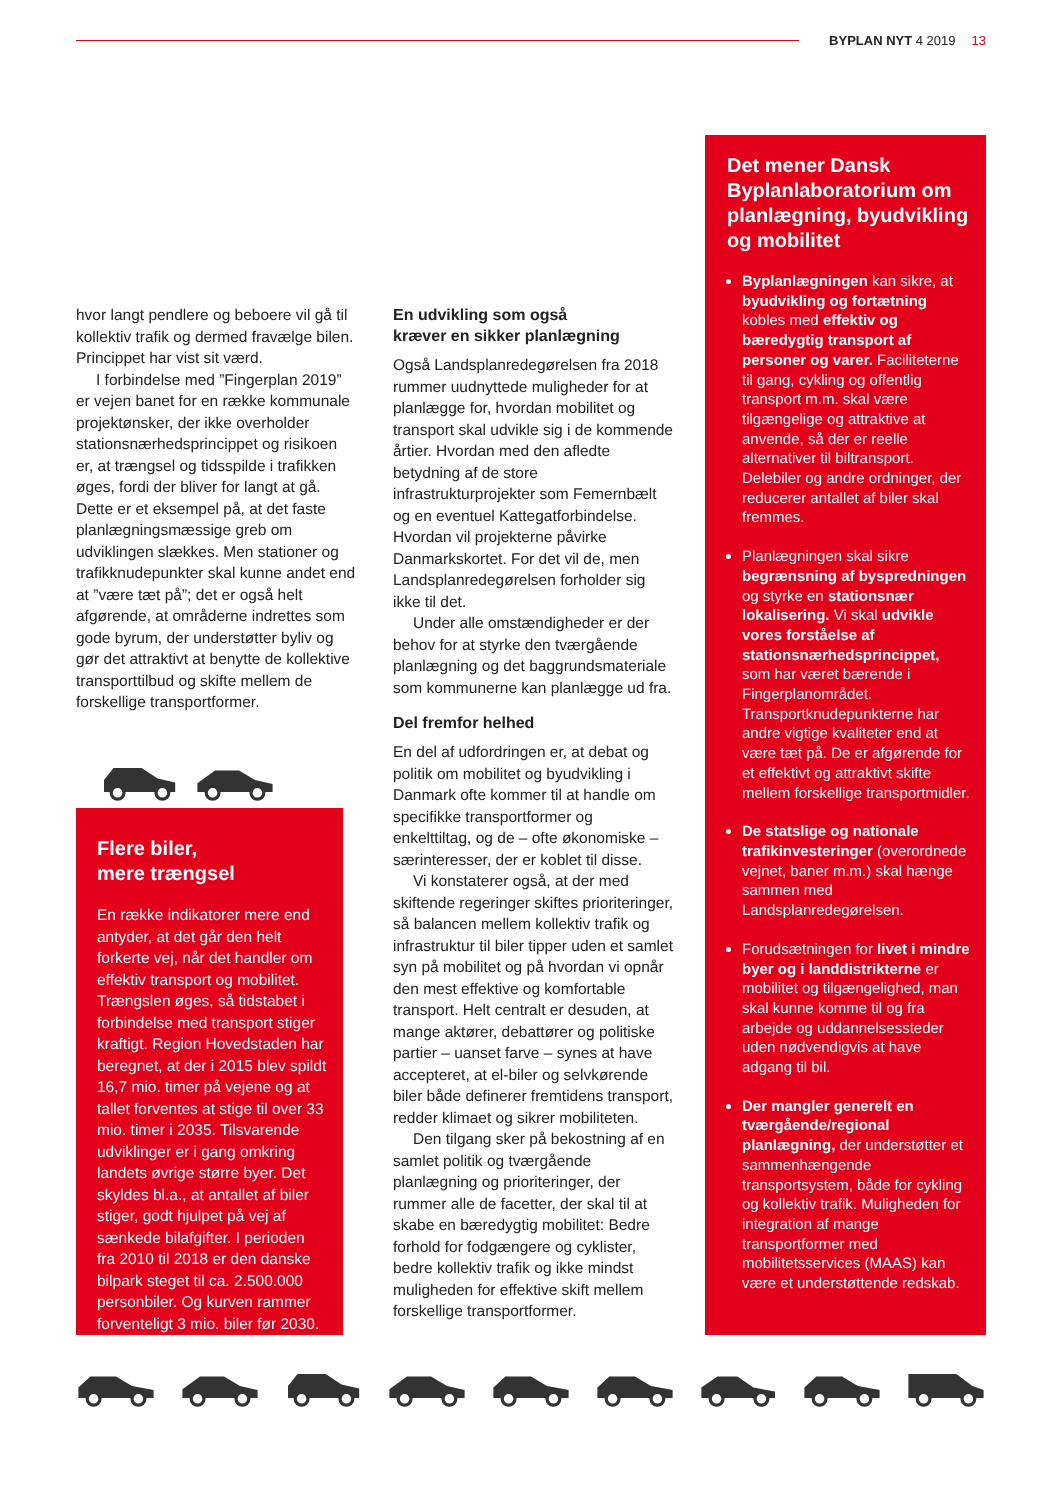BYPLAN NYT 4 2019 13
hvor langt pendlere og beboere vil gå til kollektiv trafik og dermed fravælge bilen. Princippet har vist sit værd.
I forbindelse med ”Fingerplan 2019” er vejen banet for en række kommunale projektønsker, der ikke overholder stationsnærhedsprincippet og risikoen er, at trængsel og tidsspilde i trafikken øges, fordi der bliver for langt at gå. Dette er et eksempel på, at det faste planlægningsmæssige greb om udviklingen slækkes. Men stationer og trafikknudepunkter skal kunne andet end at ”være tæt på”; det er også helt afgørende, at områderne indrettes som gode byrum, der understøtter byliv og gør det attraktivt at benytte de kollektive transporttilbud og skifte mellem de forskellige transportformer.
Flere biler,
mere trængsel
En række indikatorer mere end antyder, at det går den helt forkerte vej, når det handler om effektiv transport og mobilitet. Trængslen øges, så tidstabet i forbindelse med transport stiger kraftigt. Region Hovedstaden har beregnet, at der i 2015 blev spildt 16,7 mio. timer på vejene og at tallet forventes at stige til over 33 mio. timer i 2035. Tilsvarende udviklinger er i gang omkring landets øvrige større byer. Det skyldes bl.a., at antallet af biler stiger, godt hjulpet på vej af sænkede bilafgifter. I perioden fra 2010 til 2018 er den danske bilpark steget til ca. 2.500.000 personbiler. Og kurven rammer forventeligt 3 mio. biler før 2030.
En udvikling som også
kræver en sikker planlægning
Også Landsplanredegørelsen fra 2018 rummer uudnyttede muligheder for at planlægge for, hvordan mobilitet og transport skal udvikle sig i de kommende årtier. Hvordan med den afledte betydning af de store infrastrukturprojekter som Femernbælt og en eventuel Kattegatforbindelse. Hvordan vil projekterne påvirke Danmarkskortet. For det vil de, men Landsplanredegørelsen forholder sig ikke til det.
Under alle omstændigheder er der behov for at styrke den tværgående planlægning og det baggrundsmateriale som kommunerne kan planlægge ud fra.
Del fremfor helhed
En del af udfordringen er, at debat og politik om mobilitet og byudvikling i Danmark ofte kommer til at handle om specifikke transportformer og enkelttiltag, og de – ofte økonomiske – særinteresser, der er koblet til disse.
Vi konstaterer også, at der med skiftende regeringer skiftes prioriteringer, så balancen mellem kollektiv trafik og infrastruktur til biler tipper uden et samlet syn på mobilitet og på hvordan vi opnår den mest effektive og komfortable transport. Helt centralt er desuden, at mange aktører, debattører og politiske partier – uanset farve – synes at have accepteret, at el-biler og selvkørende biler både definerer fremtidens transport, redder klimaet og sikrer mobiliteten.
Den tilgang sker på bekostning af en samlet politik og tværgående planlægning og prioriteringer, der rummer alle de facetter, der skal til at skabe en bæredygtig mobilitet: Bedre forhold for fodgængere og cyklister, bedre kollektiv trafik og ikke mindst muligheden for effektive skift mellem forskellige transportformer.
Det mener Dansk Byplanlaboratorium om planlægning, byudvikling og mobilitet
Byplanlægningen kan sikre, at byudvikling og fortætning kobles med effektiv og bæredygtig transport af personer og varer. Faciliteterne til gang, cykling og offentlig transport m.m. skal være tilgængelige og attraktive at anvende, så der er reelle alternativer til biltransport. Delebiler og andre ordninger, der reducerer antallet af biler skal fremmes.
Planlægningen skal sikre begrænsning af byspredningen og styrke en stationsnær lokalisering. Vi skal udvikle vores forståelse af stationsnærhedsprincippet, som har været bærende i Fingerplanområdet. Transportknudepunkterne har andre vigtige kvaliteter end at være tæt på. De er afgørende for et effektivt og attraktivt skifte mellem forskellige transportmidler.
De statslige og nationale trafikinvesteringer (overordnede vejnet, baner m.m.) skal hænge sammen med Landsplanredegørelsen.
Forudsætningen for livet i mindre byer og i landdistrikterne er mobilitet og tilgængelighed, man skal kunne komme til og fra arbejde og uddannelsessteder uden nødvendigvis at have adgang til bil.
Der mangler generelt en tværgående/regional planlægning, der understøtter et sammenhængende transportsystem, både for cykling og kollektiv trafik. Muligheden for integration af mange transportformer med mobilitetsservices (MAAS) kan være et understøttende redskab.